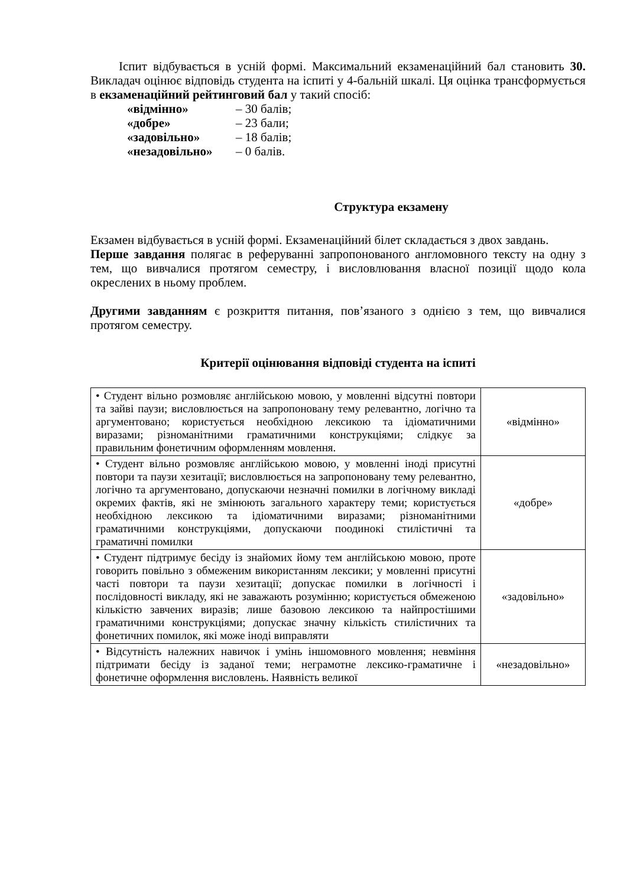Іспит відбувається в усній формі. Максимальний екзаменаційний бал становить 30. Викладач оцінює відповідь студента на іспиті у 4-бальній шкалі. Ця оцінка трансформується в екзаменаційний рейтинговий бал у такий спосіб:
«відмінно» – 30 балів;
«добре» – 23 бали;
«задовільно» – 18 балів;
«незадовільно» – 0 балів.
Структура екзамену
Екзамен відбувається в усній формі. Екзаменаційний білет складається з двох завдань.
Перше завдання полягає в реферуванні запропонованого англомовного тексту на одну з тем, що вивчалися протягом семестру, і висловлювання власної позиції щодо кола окреслених в ньому проблем.
Другими завданням є розкриття питання, пов’язаного з однією з тем, що вивчалися протягом семестру.
Критерії оцінювання відповіді студента на іспиті
| • Студент вільно розмовляє англійською мовою, у мовленні відсутні повтори та зайві паузи; висловлюється на запропоновану тему релевантно, логічно та аргументовано; користується необхідною лексикою та ідіоматичними виразами; різноманітними граматичними конструкціями; слідкує за правильним фонетичним оформленням мовлення. | «відмінно» |
| • Студент вільно розмовляє англійською мовою, у мовленні іноді присутні повтори та паузи хезитації; висловлюється на запропоновану тему релевантно, логічно та аргументовано, допускаючи незначні помилки в логічному викладі окремих фактів, які не змінюють загального характеру теми; користується необхідною лексикою та ідіоматичними виразами; різноманітними граматичними конструкціями, допускаючи поодинокі стилістичні та граматичні помилки | «добре» |
| • Студент підтримує бесіду із знайомих йому тем англійською мовою, проте говорить повільно з обмеженим використанням лексики; у мовленні присутні часті повтори та паузи хезитації; допускає помилки в логічності і послідовності викладу, які не заважають розумінню; користується обмеженою кількістю завчених виразів; лише базовою лексикою та найпростішими граматичними конструкціями; допускає значну кількість стилістичних та фонетичних помилок, які може іноді виправляти | «задовільно» |
| • Відсутність належних навичок і умінь іншомовного мовлення; невміння підтримати бесіду із заданої теми; неграмотне лексико-граматичне і фонетичне оформлення висловлень. Наявність великої | «незадовільно» |